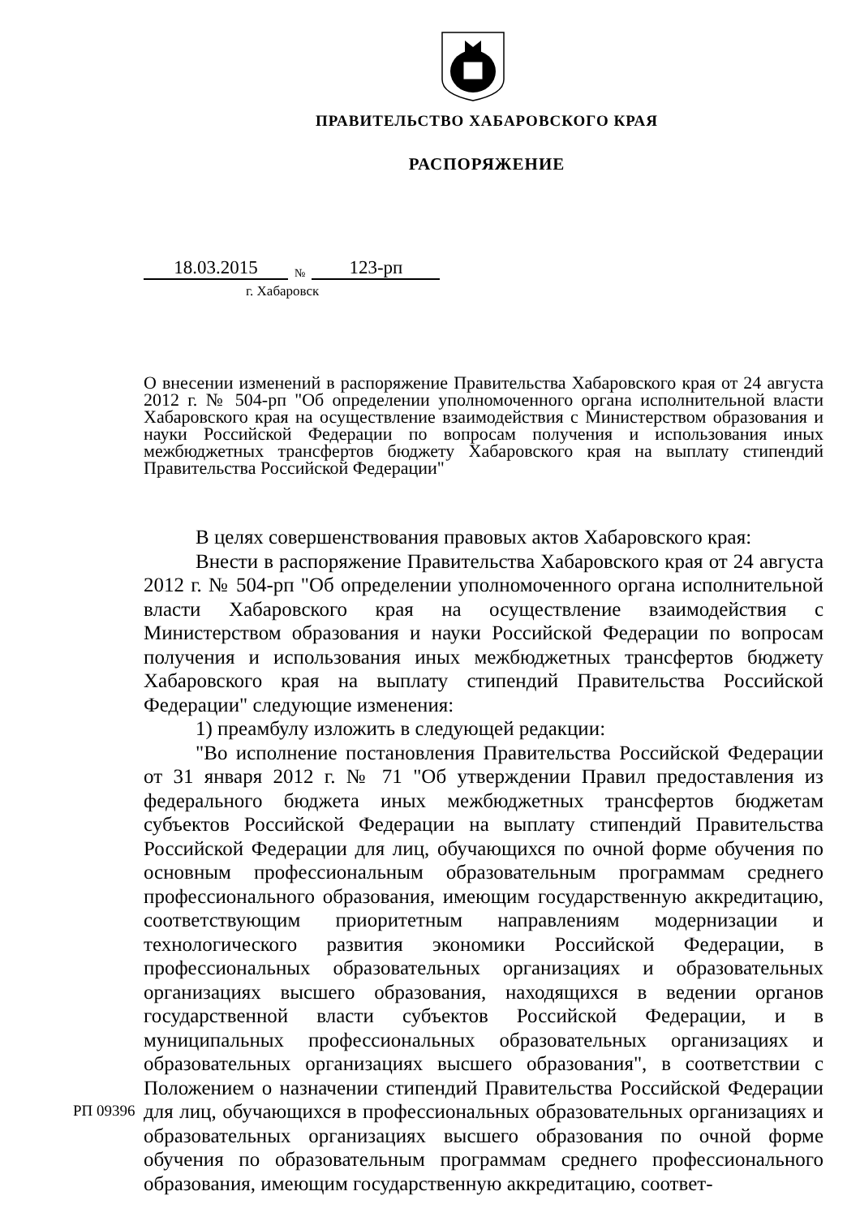ПРАВИТЕЛЬСТВО ХАБАРОВСКОГО КРАЯ
РАСПОРЯЖЕНИЕ
18.03.2015 № 123-рп
г. Хабаровск
О внесении изменений в распоряжение Правительства Хабаровского края от 24 августа 2012 г. № 504-рп "Об определении уполномоченного органа исполнительной власти Хабаровского края на осуществление взаимодействия с Министерством образования и науки Российской Федерации по вопросам получения и использования иных межбюджетных трансфертов бюджету Хабаровского края на выплату стипендий Правительства Российской Федерации"
В целях совершенствования правовых актов Хабаровского края:
Внести в распоряжение Правительства Хабаровского края от 24 августа 2012 г. № 504-рп "Об определении уполномоченного органа исполнительной власти Хабаровского края на осуществление взаимодействия с Министерством образования и науки Российской Федерации по вопросам получения и использования иных межбюджетных трансфертов бюджету Хабаровского края на выплату стипендий Правительства Российской Федерации" следующие изменения:
1) преамбулу изложить в следующей редакции:
"Во исполнение постановления Правительства Российской Федерации от 31 января 2012 г. № 71 "Об утверждении Правил предоставления из федерального бюджета иных межбюджетных трансфертов бюджетам субъектов Российской Федерации на выплату стипендий Правительства Российской Федерации для лиц, обучающихся по очной форме обучения по основным профессиональным образовательным программам среднего профессионального образования, имеющим государственную аккредитацию, соответствующим приоритетным направлениям модернизации и технологического развития экономики Российской Федерации, в профессиональных образовательных организациях и образовательных организациях высшего образования, находящихся в ведении органов государственной власти субъектов Российской Федерации, и в муниципальных профессиональных образовательных организациях и образовательных организациях высшего образования", в соответствии с Положением о назначении стипендий Правительства Российской Федерации для лиц, обучающихся в профессиональных образовательных организациях и образовательных организациях высшего образования по очной форме обучения по образовательным программам среднего профессионального образования, имеющим государственную аккредитацию, соответ-
РП 09396